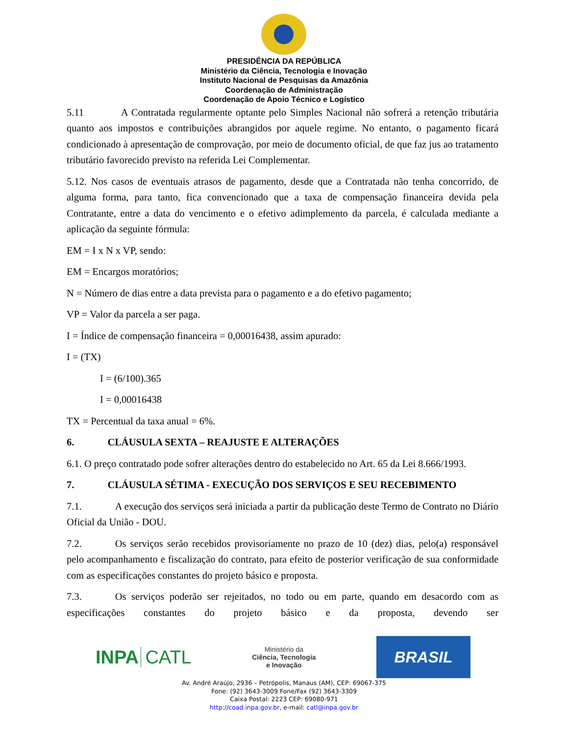PRESIDÊNCIA DA REPÚBLICA
Ministério da Ciência, Tecnologia e Inovação
Instituto Nacional de Pesquisas da Amazônia
Coordenação de Administração
Coordenação de Apoio Técnico e Logístico
5.11 A Contratada regularmente optante pelo Simples Nacional não sofrerá a retenção tributária quanto aos impostos e contribuições abrangidos por aquele regime. No entanto, o pagamento ficará condicionado à apresentação de comprovação, por meio de documento oficial, de que faz jus ao tratamento tributário favorecido previsto na referida Lei Complementar.
5.12. Nos casos de eventuais atrasos de pagamento, desde que a Contratada não tenha concorrido, de alguma forma, para tanto, fica convencionado que a taxa de compensação financeira devida pela Contratante, entre a data do vencimento e o efetivo adimplemento da parcela, é calculada mediante a aplicação da seguinte fórmula:
EM = I x N x VP, sendo:
EM = Encargos moratórios;
N = Número de dias entre a data prevista para o pagamento e a do efetivo pagamento;
VP = Valor da parcela a ser paga.
I = Índice de compensação financeira = 0,00016438, assim apurado:
I = (TX)
I = (6/100).365
I = 0,00016438
TX = Percentual da taxa anual = 6%.
6. CLÁUSULA SEXTA – REAJUSTE E ALTERAÇÕES
6.1. O preço contratado pode sofrer alterações dentro do estabelecido no Art. 65 da Lei 8.666/1993.
7. CLÁUSULA SÉTIMA - EXECUÇÃO DOS SERVIÇOS E SEU RECEBIMENTO
7.1. A execução dos serviços será iniciada a partir da publicação deste Termo de Contrato no Diário Oficial da União - DOU.
7.2. Os serviços serão recebidos provisoriamente no prazo de 10 (dez) dias, pelo(a) responsável pelo acompanhamento e fiscalização do contrato, para efeito de posterior verificação de sua conformidade com as especificações constantes do projeto básico e proposta.
7.3. Os serviços poderão ser rejeitados, no todo ou em parte, quando em desacordo com as especificações constantes do projeto básico e da proposta, devendo ser
INPA CATL
Ministério da
Ciência, Tecnologia
e Inovação
BRASIL
Av. André Araújo, 2936 – Petrópolis, Manaus (AM), CEP: 69067-375
Fone: (92) 3643-3009 Fone/Fax (92) 3643-3309
Caixa Postal: 2223 CEP: 69080-971
http://coad.inpa.gov.br, e-mail: catl@inpa.gov.br